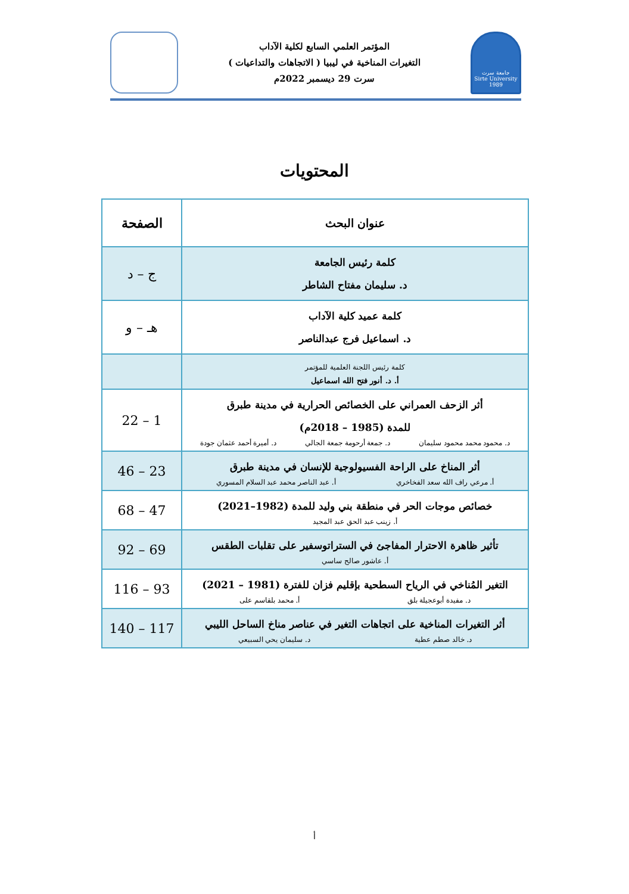جامعة سرت
Sirte University
1989
المؤتمر العلمي السابع لكلية الآداب
التغيرات المناخية في ليبيا ( الاتجاهات والتداعيات )
سرت 29 ديسمبر 2022م
المحتويات
| عنوان البحث | الصفحة |
| --- | --- |
| كلمة رئيس الجامعة د. سليمان مفتاح الشاطر | ج – د |
| كلمة عميد كلية الآداب د. اسماعيل فرج عبدالناصر | هـ – و |
| كلمة رئيس اللجنة العلمية للمؤتمر أ. د. أنور فتح الله اسماعيل | |
| أثر الزحف العمراني على الخصائص الحرارية في مدينة طبرق للمدة (1985 – 2018م) د. محمود محمد محمود سليمان د. جمعة أرحومة جمعة الجالي د. أميرة أحمد عثمان جودة | 1 – 22 |
| أثر المناخ على الراحة الفسيولوجية للإنسان في مدينة طبرق أ. مرعي راف الله سعد الفخاخري أ. عبد الناصر محمد عبد السلام المسوري | 23 – 46 |
| خصائص موجات الحر في منطقة بني وليد للمدة (1982–2021) أ. زينب عبد الحق عبد المجيد | 47 – 68 |
| تأثير ظاهرة الاحترار المفاجئ في الستراتوسفير على تقلبات الطقس أ. عاشور صالح ساسي | 69 – 92 |
| التغير المُناخي في الرياح السطحية بإقليم فزان للفترة (1981 – 2021) د. مفيدة أبوعجيلة بلق أ. محمد بلقاسم على | 93 – 116 |
| أثر التغيرات المناخية على اتجاهات التغير في عناصر مناخ الساحل الليبي د. خالد صطم عطية د. سليمان يحي السبيعي | 117 – 140 |
أ